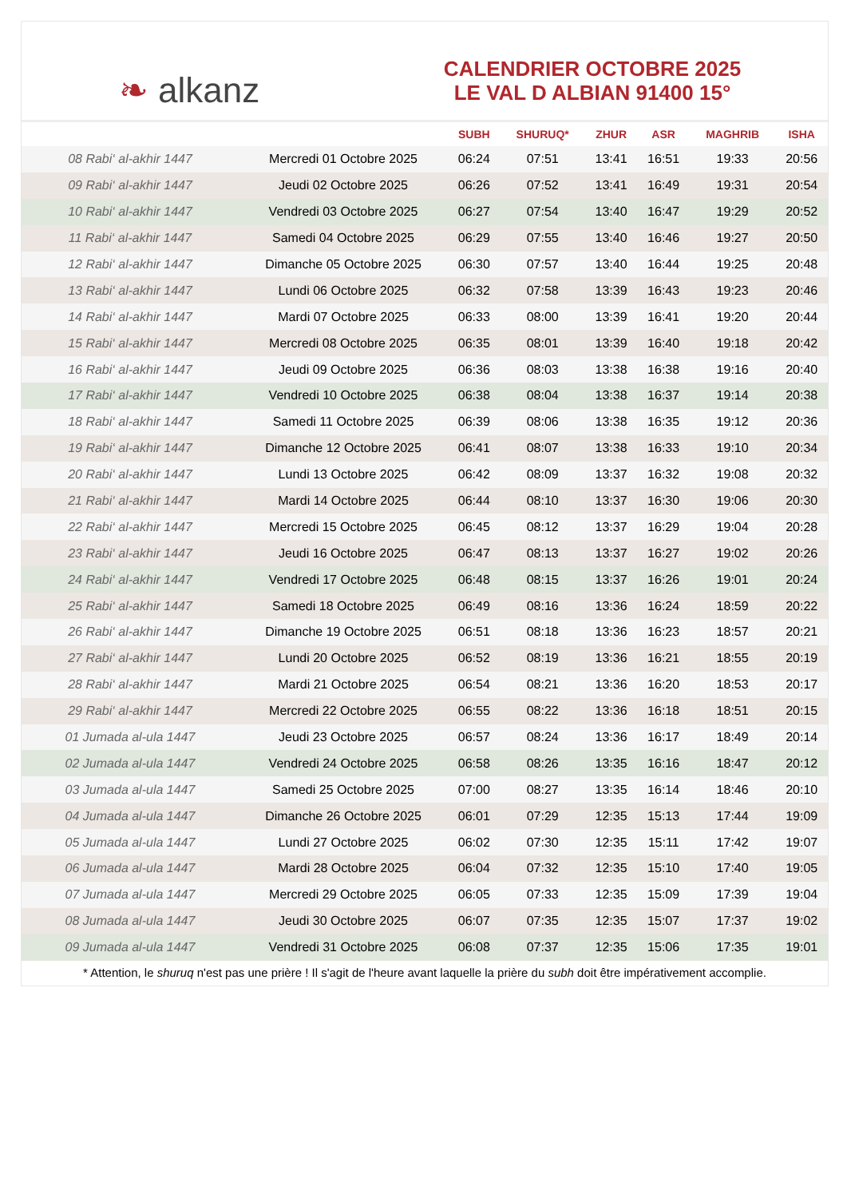❧ alkanz
CALENDRIER OCTOBRE 2025
LE VAL D ALBIAN 91400 15°
| | | SUBH | SHURUQ* | ZHUR | ASR | MAGHRIB | ISHA |
| --- | --- | --- | --- | --- | --- | --- | --- |
| 08 Rabi‘ al-akhir 1447 | Mercredi 01 Octobre 2025 | 06:24 | 07:51 | 13:41 | 16:51 | 19:33 | 20:56 |
| 09 Rabi‘ al-akhir 1447 | Jeudi 02 Octobre 2025 | 06:26 | 07:52 | 13:41 | 16:49 | 19:31 | 20:54 |
| 10 Rabi‘ al-akhir 1447 | Vendredi 03 Octobre 2025 | 06:27 | 07:54 | 13:40 | 16:47 | 19:29 | 20:52 |
| 11 Rabi‘ al-akhir 1447 | Samedi 04 Octobre 2025 | 06:29 | 07:55 | 13:40 | 16:46 | 19:27 | 20:50 |
| 12 Rabi‘ al-akhir 1447 | Dimanche 05 Octobre 2025 | 06:30 | 07:57 | 13:40 | 16:44 | 19:25 | 20:48 |
| 13 Rabi‘ al-akhir 1447 | Lundi 06 Octobre 2025 | 06:32 | 07:58 | 13:39 | 16:43 | 19:23 | 20:46 |
| 14 Rabi‘ al-akhir 1447 | Mardi 07 Octobre 2025 | 06:33 | 08:00 | 13:39 | 16:41 | 19:20 | 20:44 |
| 15 Rabi‘ al-akhir 1447 | Mercredi 08 Octobre 2025 | 06:35 | 08:01 | 13:39 | 16:40 | 19:18 | 20:42 |
| 16 Rabi‘ al-akhir 1447 | Jeudi 09 Octobre 2025 | 06:36 | 08:03 | 13:38 | 16:38 | 19:16 | 20:40 |
| 17 Rabi‘ al-akhir 1447 | Vendredi 10 Octobre 2025 | 06:38 | 08:04 | 13:38 | 16:37 | 19:14 | 20:38 |
| 18 Rabi‘ al-akhir 1447 | Samedi 11 Octobre 2025 | 06:39 | 08:06 | 13:38 | 16:35 | 19:12 | 20:36 |
| 19 Rabi‘ al-akhir 1447 | Dimanche 12 Octobre 2025 | 06:41 | 08:07 | 13:38 | 16:33 | 19:10 | 20:34 |
| 20 Rabi‘ al-akhir 1447 | Lundi 13 Octobre 2025 | 06:42 | 08:09 | 13:37 | 16:32 | 19:08 | 20:32 |
| 21 Rabi‘ al-akhir 1447 | Mardi 14 Octobre 2025 | 06:44 | 08:10 | 13:37 | 16:30 | 19:06 | 20:30 |
| 22 Rabi‘ al-akhir 1447 | Mercredi 15 Octobre 2025 | 06:45 | 08:12 | 13:37 | 16:29 | 19:04 | 20:28 |
| 23 Rabi‘ al-akhir 1447 | Jeudi 16 Octobre 2025 | 06:47 | 08:13 | 13:37 | 16:27 | 19:02 | 20:26 |
| 24 Rabi‘ al-akhir 1447 | Vendredi 17 Octobre 2025 | 06:48 | 08:15 | 13:37 | 16:26 | 19:01 | 20:24 |
| 25 Rabi‘ al-akhir 1447 | Samedi 18 Octobre 2025 | 06:49 | 08:16 | 13:36 | 16:24 | 18:59 | 20:22 |
| 26 Rabi‘ al-akhir 1447 | Dimanche 19 Octobre 2025 | 06:51 | 08:18 | 13:36 | 16:23 | 18:57 | 20:21 |
| 27 Rabi‘ al-akhir 1447 | Lundi 20 Octobre 2025 | 06:52 | 08:19 | 13:36 | 16:21 | 18:55 | 20:19 |
| 28 Rabi‘ al-akhir 1447 | Mardi 21 Octobre 2025 | 06:54 | 08:21 | 13:36 | 16:20 | 18:53 | 20:17 |
| 29 Rabi‘ al-akhir 1447 | Mercredi 22 Octobre 2025 | 06:55 | 08:22 | 13:36 | 16:18 | 18:51 | 20:15 |
| 01 Jumada al-ula 1447 | Jeudi 23 Octobre 2025 | 06:57 | 08:24 | 13:36 | 16:17 | 18:49 | 20:14 |
| 02 Jumada al-ula 1447 | Vendredi 24 Octobre 2025 | 06:58 | 08:26 | 13:35 | 16:16 | 18:47 | 20:12 |
| 03 Jumada al-ula 1447 | Samedi 25 Octobre 2025 | 07:00 | 08:27 | 13:35 | 16:14 | 18:46 | 20:10 |
| 04 Jumada al-ula 1447 | Dimanche 26 Octobre 2025 | 06:01 | 07:29 | 12:35 | 15:13 | 17:44 | 19:09 |
| 05 Jumada al-ula 1447 | Lundi 27 Octobre 2025 | 06:02 | 07:30 | 12:35 | 15:11 | 17:42 | 19:07 |
| 06 Jumada al-ula 1447 | Mardi 28 Octobre 2025 | 06:04 | 07:32 | 12:35 | 15:10 | 17:40 | 19:05 |
| 07 Jumada al-ula 1447 | Mercredi 29 Octobre 2025 | 06:05 | 07:33 | 12:35 | 15:09 | 17:39 | 19:04 |
| 08 Jumada al-ula 1447 | Jeudi 30 Octobre 2025 | 06:07 | 07:35 | 12:35 | 15:07 | 17:37 | 19:02 |
| 09 Jumada al-ula 1447 | Vendredi 31 Octobre 2025 | 06:08 | 07:37 | 12:35 | 15:06 | 17:35 | 19:01 |
* Attention, le shuruq n'est pas une prière ! Il s'agit de l'heure avant laquelle la prière du subh doit être impérativement accomplie.